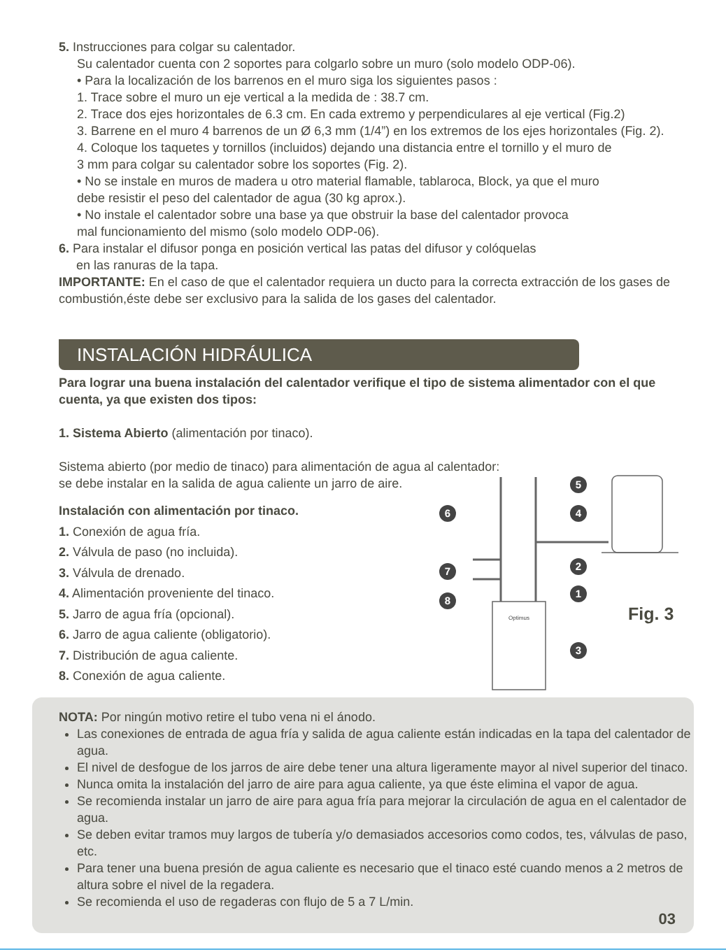5. Instrucciones para colgar su calentador.
Su calentador cuenta con 2 soportes para colgarlo sobre un muro (solo modelo ODP-06).
• Para la localización de los barrenos en el muro siga los siguientes pasos :
1. Trace sobre el muro un eje vertical a la medida de : 38.7 cm.
2. Trace dos ejes horizontales de 6.3 cm. En cada extremo y perpendiculares al eje vertical (Fig.2)
3. Barrene en el muro 4 barrenos de un Ø 6,3 mm (1/4”) en los extremos de los ejes horizontales (Fig. 2).
4. Coloque los taquetes y tornillos (incluidos) dejando una distancia entre el tornillo y el muro de
3 mm para colgar su calentador sobre los soportes (Fig. 2).
• No se instale en muros de madera u otro material flamable, tablaroca, Block, ya que el muro
debe resistir el peso del calentador de agua (30 kg aprox.).
• No instale el calentador sobre una base ya que obstruir la base del calentador provoca
mal funcionamiento del mismo (solo modelo ODP-06).
6. Para instalar el difusor ponga en posición vertical las patas del difusor y colóquelas
en las ranuras de la tapa.
IMPORTANTE: En el caso de que el calentador requiera un ducto para la correcta extracción de los gases de combustión,éste debe ser exclusivo para la salida de los gases del calentador.
INSTALACIÓN HIDRÁULICA
Para lograr una buena instalación del calentador verifique el tipo de sistema alimentador con el que cuenta, ya que existen dos tipos:
1. Sistema Abierto (alimentación por tinaco).
Sistema abierto (por medio de tinaco) para alimentación de agua al calentador:
se debe instalar en la salida de agua caliente un jarro de aire.
Instalación con alimentación por tinaco.
1. Conexión de agua fría.
2. Válvula de paso (no incluida).
3. Válvula de drenado.
4. Alimentación proveniente del tinaco.
5. Jarro de agua fría (opcional).
6. Jarro de agua caliente (obligatorio).
7. Distribución de agua caliente.
8. Conexión de agua caliente.
5
4
6
2
7
1
8
3
Optimus
Fig. 3
NOTA: Por ningún motivo retire el tubo vena ni el ánodo.
Las conexiones de entrada de agua fría y salida de agua caliente están indicadas en la tapa del calentador de agua.
El nivel de desfogue de los jarros de aire debe tener una altura ligeramente mayor al nivel superior del tinaco.
Nunca omita la instalación del jarro de aire para agua caliente, ya que éste elimina el vapor de agua.
Se recomienda instalar un jarro de aire para agua fría para mejorar la circulación de agua en el calentador de agua.
Se deben evitar tramos muy largos de tubería y/o demasiados accesorios como codos, tes, válvulas de paso, etc.
Para tener una buena presión de agua caliente es necesario que el tinaco esté cuando menos a 2 metros de altura sobre el nivel de la regadera.
Se recomienda el uso de regaderas con flujo de 5 a 7 L/min.
03